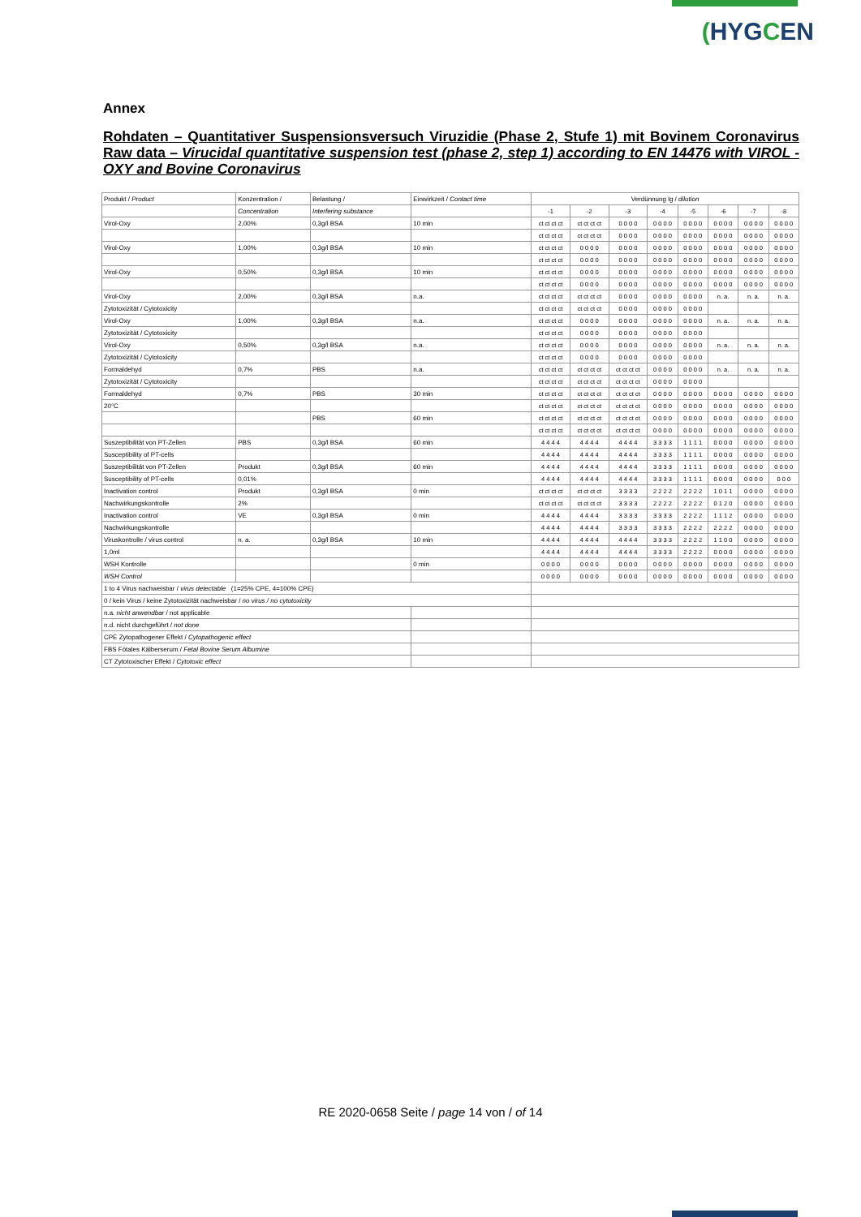(HYGCEN
Annex
Rohdaten – Quantitativer Suspensionsversuch Viruzidie (Phase 2, Stufe 1) mit Bovinem Coronavirus Raw data – Virucidal quantitative suspension test (phase 2, step 1) according to EN 14476 with VIROL - OXY and Bovine Coronavirus
| Produkt / Product | Konzentration / | Belastung / | Einwirkzeit / Contact time | Verdünnung lg / dilution | | | | | | | |
| --- | --- | --- | --- | --- | --- | --- | --- | --- | --- | --- | --- |
| | Concentration | Interfering substance | | -1 | -2 | -3 | -4 | -5 | -6 | -7 | -8 |
| Virol-Oxy | 2,00% | 0,3g/l BSA | 10 min | ct ct ct ct | ct ct ct ct | 0 0 0 0 | 0 0 0 0 | 0 0 0 0 | 0 0 0 0 | 0 0 0 0 | 0 0 0 0 |
| | | | | ct ct ct ct | ct ct ct ct | 0 0 0 0 | 0 0 0 0 | 0 0 0 0 | 0 0 0 0 | 0 0 0 0 | 0 0 0 0 |
| Virol-Oxy | 1,00% | 0,3g/l BSA | 10 min | ct ct ct ct | 0 0 0 0 | 0 0 0 0 | 0 0 0 0 | 0 0 0 0 | 0 0 0 0 | 0 0 0 0 | 0 0 0 0 |
| | | | | ct ct ct ct | 0 0 0 0 | 0 0 0 0 | 0 0 0 0 | 0 0 0 0 | 0 0 0 0 | 0 0 0 0 | 0 0 0 0 |
| Virol-Oxy | 0,50% | 0,3g/l BSA | 10 min | ct ct ct ct | 0 0 0 0 | 0 0 0 0 | 0 0 0 0 | 0 0 0 0 | 0 0 0 0 | 0 0 0 0 | 0 0 0 0 |
| | | | | ct ct ct ct | 0 0 0 0 | 0 0 0 0 | 0 0 0 0 | 0 0 0 0 | 0 0 0 0 | 0 0 0 0 | 0 0 0 0 |
| Virol-Oxy | 2,00% | 0,3g/l BSA | n.a. | ct ct ct ct | ct ct ct ct | 0 0 0 0 | 0 0 0 0 | 0 0 0 0 | n. a. | n. a. | n. a. |
| Zytotoxizität / Cytotoxicity | | | | ct ct ct ct | ct ct ct ct | 0 0 0 0 | 0 0 0 0 | 0 0 0 0 | | | |
| Virol-Oxy | 1,00% | 0,3g/l BSA | n.a. | ct ct ct ct | 0 0 0 0 | 0 0 0 0 | 0 0 0 0 | 0 0 0 0 | n. a. | n. a. | n. a. |
| Zytotoxizität / Cytotoxicity | | | | ct ct ct ct | 0 0 0 0 | 0 0 0 0 | 0 0 0 0 | 0 0 0 0 | | | |
| Virol-Oxy | 0,50% | 0,3g/l BSA | n.a. | ct ct ct ct | 0 0 0 0 | 0 0 0 0 | 0 0 0 0 | 0 0 0 0 | n. a. | n. a. | n. a. |
| Zytotoxizität / Cytotoxicity | | | | ct ct ct ct | 0 0 0 0 | 0 0 0 0 | 0 0 0 0 | 0 0 0 0 | | | |
| Formaldehyd | 0,7% | PBS | n.a. | ct ct ct ct | ct ct ct ct | ct ct ct ct | 0 0 0 0 | 0 0 0 0 | n. a. | n. a. | n. a. |
| Zytotoxizität / Cytotoxicity | | | | ct ct ct ct | ct ct ct ct | ct ct ct ct | 0 0 0 0 | 0 0 0 0 | | | |
| Formaldehyd | 0,7% | PBS | 30 min | ct ct ct ct | ct ct ct ct | ct ct ct ct | 0 0 0 0 | 0 0 0 0 | 0 0 0 0 | 0 0 0 0 | 0 0 0 0 |
| 20°C | | | | ct ct ct ct | ct ct ct ct | ct ct ct ct | 0 0 0 0 | 0 0 0 0 | 0 0 0 0 | 0 0 0 0 | 0 0 0 0 |
| | | PBS | 60 min | ct ct ct ct | ct ct ct ct | ct ct ct ct | 0 0 0 0 | 0 0 0 0 | 0 0 0 0 | 0 0 0 0 | 0 0 0 0 |
| | | | | ct ct ct ct | ct ct ct ct | ct ct ct ct | 0 0 0 0 | 0 0 0 0 | 0 0 0 0 | 0 0 0 0 | 0 0 0 0 |
| Suszeptibilität von PT-Zellen | PBS | 0,3g/l BSA | 60 min | 4 4 4 4 | 4 4 4 4 | 4 4 4 4 | 3 3 3 3 | 1 1 1 1 | 0 0 0 0 | 0 0 0 0 | 0 0 0 0 |
| Susceptibility of PT-cells | | | | 4 4 4 4 | 4 4 4 4 | 4 4 4 4 | 3 3 3 3 | 1 1 1 1 | 0 0 0 0 | 0 0 0 0 | 0 0 0 0 |
| Suszeptibilität von PT-Zellen | Produkt | 0,3g/l BSA | 60 min | 4 4 4 4 | 4 4 4 4 | 4 4 4 4 | 3 3 3 3 | 1 1 1 1 | 0 0 0 0 | 0 0 0 0 | 0 0 0 0 |
| Susceptibility of PT-cells | 0,01% | | | 4 4 4 4 | 4 4 4 4 | 4 4 4 4 | 3 3 3 3 | 1 1 1 1 | 0 0 0 0 | 0 0 0 0 | 0 0 0 |
| Inactivation control | Produkt | 0,3g/l BSA | 0 min | ct ct ct ct | ct ct ct ct | 3 3 3 3 | 2 2 2 2 | 2 2 2 2 | 1 0 1 1 | 0 0 0 0 | 0 0 0 0 |
| Nachwirkungskontrolle | 2% | | | ct ct ct ct | ct ct ct ct | 3 3 3 3 | 2 2 2 2 | 2 2 2 2 | 0 1 2 0 | 0 0 0 0 | 0 0 0 0 |
| Inactivation control | VE | 0,3g/l BSA | 0 min | 4 4 4 4 | 4 4 4 4 | 3 3 3 3 | 3 3 3 3 | 2 2 2 2 | 1 1 1 2 | 0 0 0 0 | 0 0 0 0 |
| Nachwirkungskontrolle | | | | 4 4 4 4 | 4 4 4 4 | 3 3 3 3 | 3 3 3 3 | 2 2 2 2 | 2 2 2 2 | 0 0 0 0 | 0 0 0 0 |
| Viruskontrolle / virus control | n. a. | 0,3g/l BSA | 10 min | 4 4 4 4 | 4 4 4 4 | 4 4 4 4 | 3 3 3 3 | 2 2 2 2 | 1 1 0 0 | 0 0 0 0 | 0 0 0 0 |
| 1,0ml | | | | 4 4 4 4 | 4 4 4 4 | 4 4 4 4 | 3 3 3 3 | 2 2 2 2 | 0 0 0 0 | 0 0 0 0 | 0 0 0 0 |
| WSH Kontrolle | | | 0 min | 0 0 0 0 | 0 0 0 0 | 0 0 0 0 | 0 0 0 0 | 0 0 0 0 | 0 0 0 0 | 0 0 0 0 | 0 0 0 0 |
| WSH Control | | | | 0 0 0 0 | 0 0 0 0 | 0 0 0 0 | 0 0 0 0 | 0 0 0 0 | 0 0 0 0 | 0 0 0 0 | 0 0 0 0 |
| 1 to 4 Virus nachweisbar / virus detectable (1=25% CPE, 4=100% CPE) | | | | | | | | | | | |
| 0 / kein Virus / keine Zytotoxizität nachweisbar / no virus / no cytotoxicity | | | | | | | | | | | |
| n.a. nicht anwendbar / not applicable | | | | | | | | | | | |
| n.d. nicht durchgeführt / not done | | | | | | | | | | | |
| CPE Zytopathogener Effekt / Cytopathogenic effect | | | | | | | | | | | |
| FBS Fötales Kälberserum / Fetal Bovine Serum Albumine | | | | | | | | | | | |
| CT Zytotoxischer Effekt / Cytotoxic effect | | | | | | | | | | | |
RE 2020-0658 Seite / page 14 von / of 14